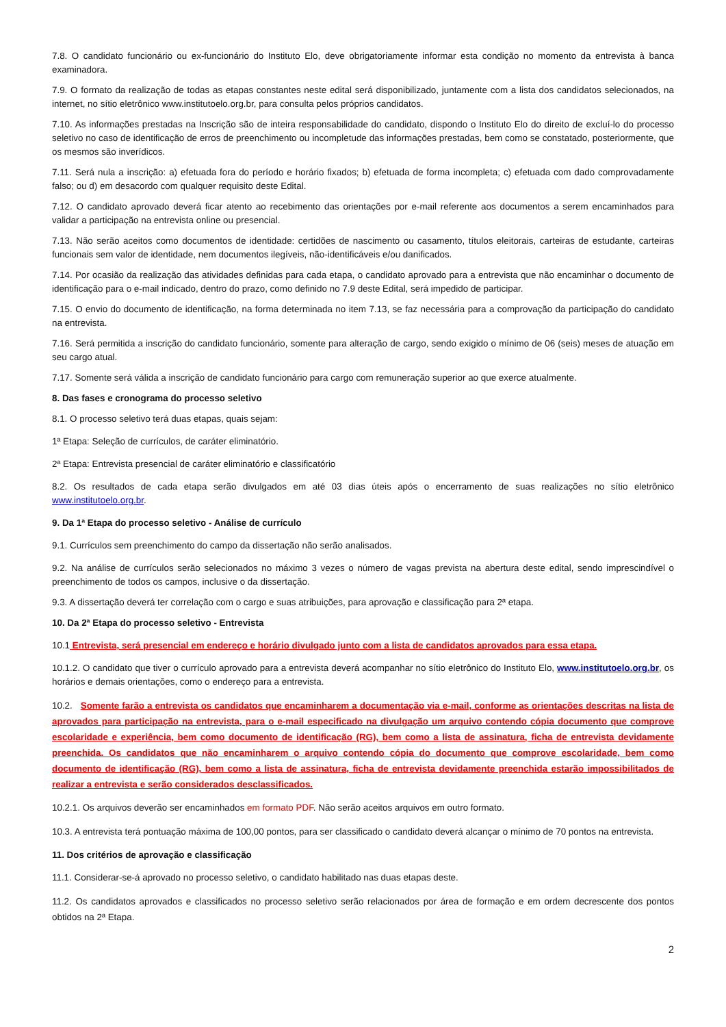7.8. O candidato funcionário ou ex-funcionário do Instituto Elo, deve obrigatoriamente informar esta condição no momento da entrevista à banca examinadora.
7.9. O formato da realização de todas as etapas constantes neste edital será disponibilizado, juntamente com a lista dos candidatos selecionados, na internet, no sítio eletrônico www.institutoelo.org.br, para consulta pelos próprios candidatos.
7.10. As informações prestadas na Inscrição são de inteira responsabilidade do candidato, dispondo o Instituto Elo do direito de excluí-lo do processo seletivo no caso de identificação de erros de preenchimento ou incompletude das informações prestadas, bem como se constatado, posteriormente, que os mesmos são inverídicos.
7.11. Será nula a inscrição: a) efetuada fora do período e horário fixados; b) efetuada de forma incompleta; c) efetuada com dado comprovadamente falso; ou d) em desacordo com qualquer requisito deste Edital.
7.12. O candidato aprovado deverá ficar atento ao recebimento das orientações por e-mail referente aos documentos a serem encaminhados para validar a participação na entrevista online ou presencial.
7.13. Não serão aceitos como documentos de identidade: certidões de nascimento ou casamento, títulos eleitorais, carteiras de estudante, carteiras funcionais sem valor de identidade, nem documentos ilegíveis, não-identificáveis e/ou danificados.
7.14. Por ocasião da realização das atividades definidas para cada etapa, o candidato aprovado para a entrevista que não encaminhar o documento de identificação para o e-mail indicado, dentro do prazo, como definido no 7.9 deste Edital, será impedido de participar.
7.15. O envio do documento de identificação, na forma determinada no item 7.13, se faz necessária para a comprovação da participação do candidato na entrevista.
7.16. Será permitida a inscrição do candidato funcionário, somente para alteração de cargo, sendo exigido o mínimo de 06 (seis) meses de atuação em seu cargo atual.
7.17. Somente será válida a inscrição de candidato funcionário para cargo com remuneração superior ao que exerce atualmente.
8. Das fases e cronograma do processo seletivo
8.1. O processo seletivo terá duas etapas, quais sejam:
1ª Etapa: Seleção de currículos, de caráter eliminatório.
2ª Etapa: Entrevista presencial de caráter eliminatório e classificatório
8.2. Os resultados de cada etapa serão divulgados em até 03 dias úteis após o encerramento de suas realizações no sítio eletrônico www.institutoelo.org.br.
9. Da 1ª Etapa do processo seletivo - Análise de currículo
9.1. Currículos sem preenchimento do campo da dissertação não serão analisados.
9.2. Na análise de currículos serão selecionados no máximo 3 vezes o número de vagas prevista na abertura deste edital, sendo imprescindível o preenchimento de todos os campos, inclusive o da dissertação.
9.3. A dissertação deverá ter correlação com o cargo e suas atribuições, para aprovação e classificação para 2ª etapa.
10. Da 2ª Etapa do processo seletivo - Entrevista
10.1 Entrevista, será presencial em endereço e horário divulgado junto com a lista de candidatos aprovados para essa etapa.
10.1.2. O candidato que tiver o currículo aprovado para a entrevista deverá acompanhar no sítio eletrônico do Instituto Elo, www.institutoelo.org.br, os horários e demais orientações, como o endereço para a entrevista.
10.2. Somente farão a entrevista os candidatos que encaminharem a documentação via e-mail, conforme as orientações descritas na lista de aprovados para participação na entrevista, para o e-mail especificado na divulgação um arquivo contendo cópia documento que comprove escolaridade e experiência, bem como documento de identificação (RG), bem como a lista de assinatura, ficha de entrevista devidamente preenchida. Os candidatos que não encaminharem o arquivo contendo cópia do documento que comprove escolaridade, bem como documento de identificação (RG), bem como a lista de assinatura, ficha de entrevista devidamente preenchida estarão impossibilitados de realizar a entrevista e serão considerados desclassificados.
10.2.1. Os arquivos deverão ser encaminhados em formato PDF. Não serão aceitos arquivos em outro formato.
10.3. A entrevista terá pontuação máxima de 100,00 pontos, para ser classificado o candidato deverá alcançar o mínimo de 70 pontos na entrevista.
11. Dos critérios de aprovação e classificação
11.1. Considerar-se-á aprovado no processo seletivo, o candidato habilitado nas duas etapas deste.
11.2. Os candidatos aprovados e classificados no processo seletivo serão relacionados por área de formação e em ordem decrescente dos pontos obtidos na 2ª Etapa.
2